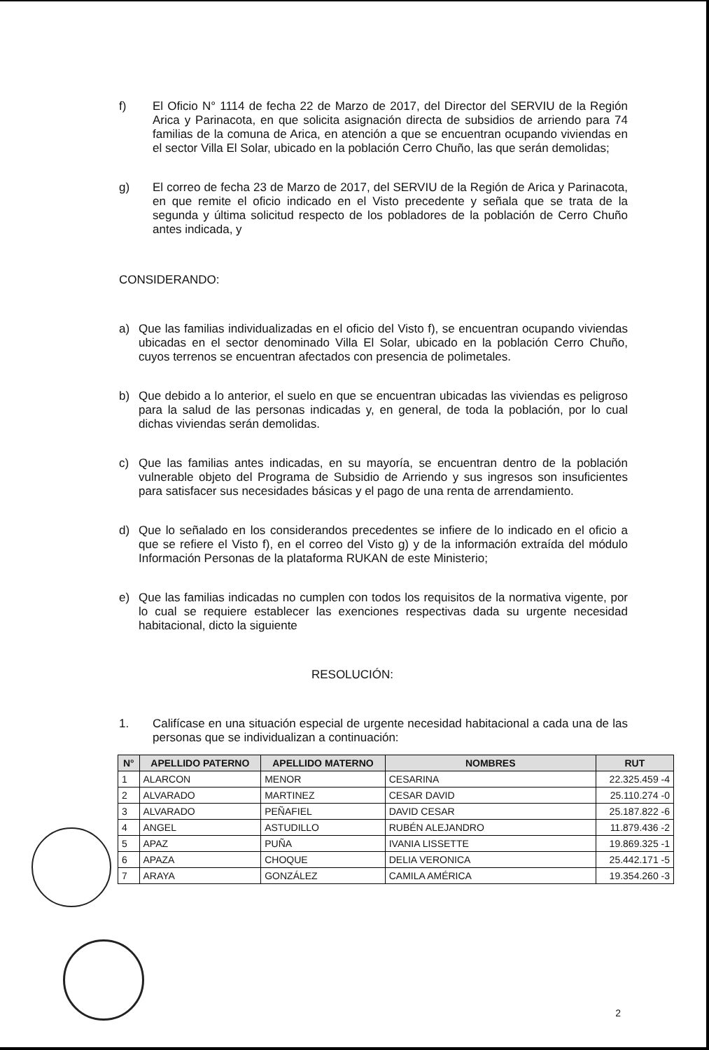f) El Oficio N° 1114 de fecha 22 de Marzo de 2017, del Director del SERVIU de la Región Arica y Parinacota, en que solicita asignación directa de subsidios de arriendo para 74 familias de la comuna de Arica, en atención a que se encuentran ocupando viviendas en el sector Villa El Solar, ubicado en la población Cerro Chuño, las que serán demolidas;
g) El correo de fecha 23 de Marzo de 2017, del SERVIU de la Región de Arica y Parinacota, en que remite el oficio indicado en el Visto precedente y señala que se trata de la segunda y última solicitud respecto de los pobladores de la población de Cerro Chuño antes indicada, y
CONSIDERANDO:
a) Que las familias individualizadas en el oficio del Visto f), se encuentran ocupando viviendas ubicadas en el sector denominado Villa El Solar, ubicado en la población Cerro Chuño, cuyos terrenos se encuentran afectados con presencia de polimetales.
b) Que debido a lo anterior, el suelo en que se encuentran ubicadas las viviendas es peligroso para la salud de las personas indicadas y, en general, de toda la población, por lo cual dichas viviendas serán demolidas.
c) Que las familias antes indicadas, en su mayoría, se encuentran dentro de la población vulnerable objeto del Programa de Subsidio de Arriendo y sus ingresos son insuficientes para satisfacer sus necesidades básicas y el pago de una renta de arrendamiento.
d) Que lo señalado en los considerandos precedentes se infiere de lo indicado en el oficio a que se refiere el Visto f), en el correo del Visto g) y de la información extraída del módulo Información Personas de la plataforma RUKAN de este Ministerio;
e) Que las familias indicadas no cumplen con todos los requisitos de la normativa vigente, por lo cual se requiere establecer las exenciones respectivas dada su urgente necesidad habitacional, dicto la siguiente
RESOLUCIÓN:
1. Califícase en una situación especial de urgente necesidad habitacional a cada una de las personas que se individualizan a continuación:
| N° | APELLIDO PATERNO | APELLIDO MATERNO | NOMBRES | RUT |
| --- | --- | --- | --- | --- |
| 1 | ALARCON | MENOR | CESARINA | 22.325.459 -4 |
| 2 | ALVARADO | MARTINEZ | CESAR DAVID | 25.110.274 -0 |
| 3 | ALVARADO | PEÑAFIEL | DAVID CESAR | 25.187.822 -6 |
| 4 | ANGEL | ASTUDILLO | RUBÉN ALEJANDRO | 11.879.436 -2 |
| 5 | APAZ | PUÑA | IVANIA LISSETTE | 19.869.325 -1 |
| 6 | APAZA | CHOQUE | DELIA VERONICA | 25.442.171 -5 |
| 7 | ARAYA | GONZÁLEZ | CAMILA AMÉRICA | 19.354.260 -3 |
2